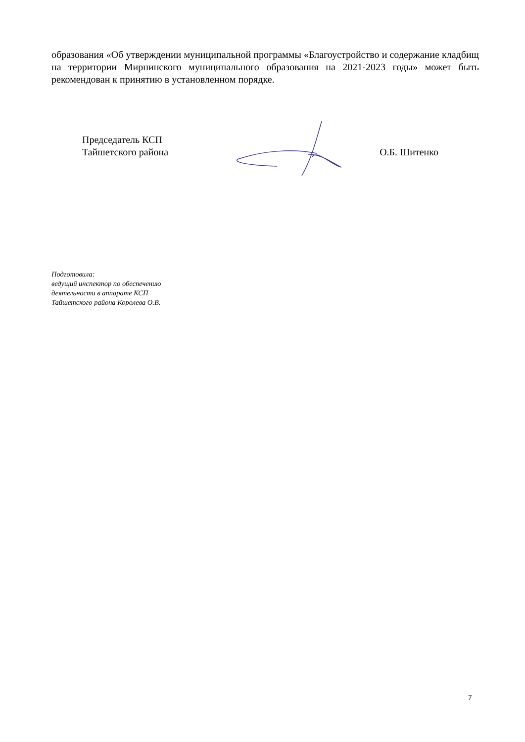образования «Об утверждении муниципальной программы «Благоустройство и содержание кладбищ на территории Мирнинского муниципального образования на 2021-2023 годы» может быть рекомендован к принятию в установленном порядке.
Председатель КСП
Тайшетского района
О.Б. Шитенко
Подготовила:
ведущий инспектор по обеспечению
деятельности в аппарате КСП
Тайшетского района Королева О.В.
7